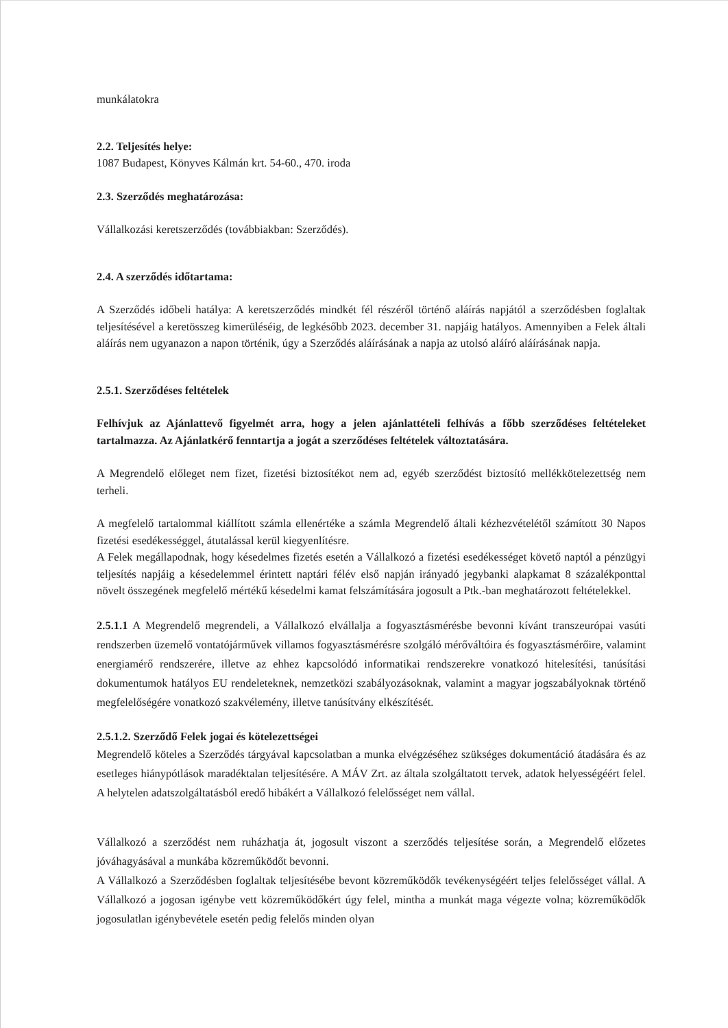munkálatokra
2.2. Teljesítés helye:
1087 Budapest, Könyves Kálmán krt. 54-60., 470. iroda
2.3. Szerződés meghatározása:
Vállalkozási keretszerződés (továbbiakban: Szerződés).
2.4. A szerződés időtartama:
A Szerződés időbeli hatálya: A keretszerződés mindkét fél részéről történő aláírás napjától a szerződésben foglaltak teljesítésével a keretösszeg kimerüléséig, de legkésőbb 2023. december 31. napjáig hatályos. Amennyiben a Felek általi aláírás nem ugyanazon a napon történik, úgy a Szerződés aláírásának a napja az utolsó aláíró aláírásának napja.
2.5.1. Szerződéses feltételek
Felhívjuk az Ajánlattevő figyelmét arra, hogy a jelen ajánlattételi felhívás a főbb szerződéses feltételeket tartalmazza. Az Ajánlatkérő fenntartja a jogát a szerződéses feltételek változtatására.
A Megrendelő előleget nem fizet, fizetési biztosítékot nem ad, egyéb szerződést biztosító mellékkötelezettség nem terheli.
A megfelelő tartalommal kiállított számla ellenértéke a számla Megrendelő általi kézhezvételétől számított 30 Napos fizetési esedékességgel, átutalással kerül kiegyenlítésre.
A Felek megállapodnak, hogy késedelmes fizetés esetén a Vállalkozó a fizetési esedékességet követő naptól a pénzügyi teljesítés napjáig a késedelemmel érintett naptári félév első napján irányadó jegybanki alapkamat 8 százalékponttal növelt összegének megfelelő mértékű késedelmi kamat felszámítására jogosult a Ptk.-ban meghatározott feltételekkel.
2.5.1.1 A Megrendelő megrendeli, a Vállalkozó elvállalja a fogyasztásmérésbe bevonni kívánt transzeurópai vasúti rendszerben üzemelő vontatójárművek villamos fogyasztásmérésre szolgáló mérőváltóira és fogyasztásmérőire, valamint energiamérő rendszerére, illetve az ehhez kapcsolódó informatikai rendszerekre vonatkozó hitelesítési, tanúsítási dokumentumok hatályos EU rendeleteknek, nemzetközi szabályozásoknak, valamint a magyar jogszabályoknak történő megfelelőségére vonatkozó szakvélemény, illetve tanúsítvány elkészítését.
2.5.1.2. Szerződő Felek jogai és kötelezettségei
Megrendelő köteles a Szerződés tárgyával kapcsolatban a munka elvégzéséhez szükséges dokumentáció átadására és az esetleges hiánypótlások maradéktalan teljesítésére. A MÁV Zrt. az általa szolgáltatott tervek, adatok helyességéért felel. A helytelen adatszolgáltatásból eredő hibákért a Vállalkozó felelősséget nem vállal.
Vállalkozó a szerződést nem ruházhatja át, jogosult viszont a szerződés teljesítése során, a Megrendelő előzetes jóváhagyásával a munkába közreműködőt bevonni.
A Vállalkozó a Szerződésben foglaltak teljesítésébe bevont közreműködők tevékenységéért teljes felelősséget vállal. A Vállalkozó a jogosan igénybe vett közreműködőkért úgy felel, mintha a munkát maga végezte volna; közreműködők jogosulatlan igénybevétele esetén pedig felelős minden olyan